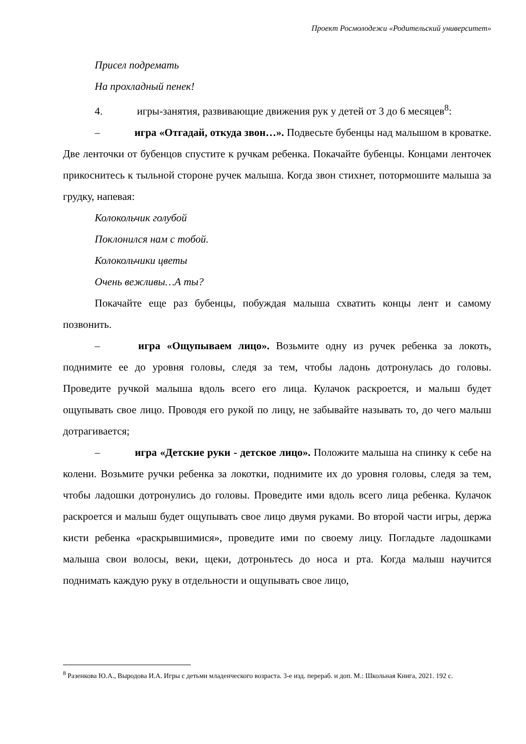Проект Росмолодежи «Родительский университет»
Присел подремать
На прохладный пенек!
4. игры-занятия, развивающие движения рук у детей от 3 до 6 месяцев<sup>8</sup>:
– игра «Отгадай, откуда звон…». Подвесьте бубенцы над малышом в кроватке. Две ленточки от бубенцов спустите к ручкам ребенка. Покачайте бубенцы. Концами ленточек прикоснитесь к тыльной стороне ручек малыша. Когда звон стихнет, потормошите малыша за грудку, напевая:
Колокольчик голубой
Поклонился нам с тобой.
Колокольчики цветы
Очень вежливы…А ты?
Покачайте еще раз бубенцы, побуждая малыша схватить концы лент и самому позвонить.
– игра «Ощупываем лицо». Возьмите одну из ручек ребенка за локоть, поднимите ее до уровня головы, следя за тем, чтобы ладонь дотронулась до головы. Проведите ручкой малыша вдоль всего его лица. Кулачок раскроется, и малыш будет ощупывать свое лицо. Проводя его рукой по лицу, не забывайте называть то, до чего малыш дотрагивается;
– игра «Детские руки - детское лицо». Положите малыша на спинку к себе на колени. Возьмите ручки ребенка за локотки, поднимите их до уровня головы, следя за тем, чтобы ладошки дотронулись до головы. Проведите ими вдоль всего лица ребенка. Кулачок раскроется и малыш будет ощупывать свое лицо двумя руками. Во второй части игры, держа кисти ребенка «раскрывшимися», проведите ими по своему лицу. Погладьте ладошками малыша свои волосы, веки, щеки, дотроньтесь до носа и рта. Когда малыш научится поднимать каждую руку в отдельности и ощупывать свое лицо,
<sup>8</sup> Разенкова Ю.А., Выродова И.А. Игры с детьми младенческого возраста. 3-е изд. перераб. и доп. М.: Школьная Книга, 2021. 192 с.